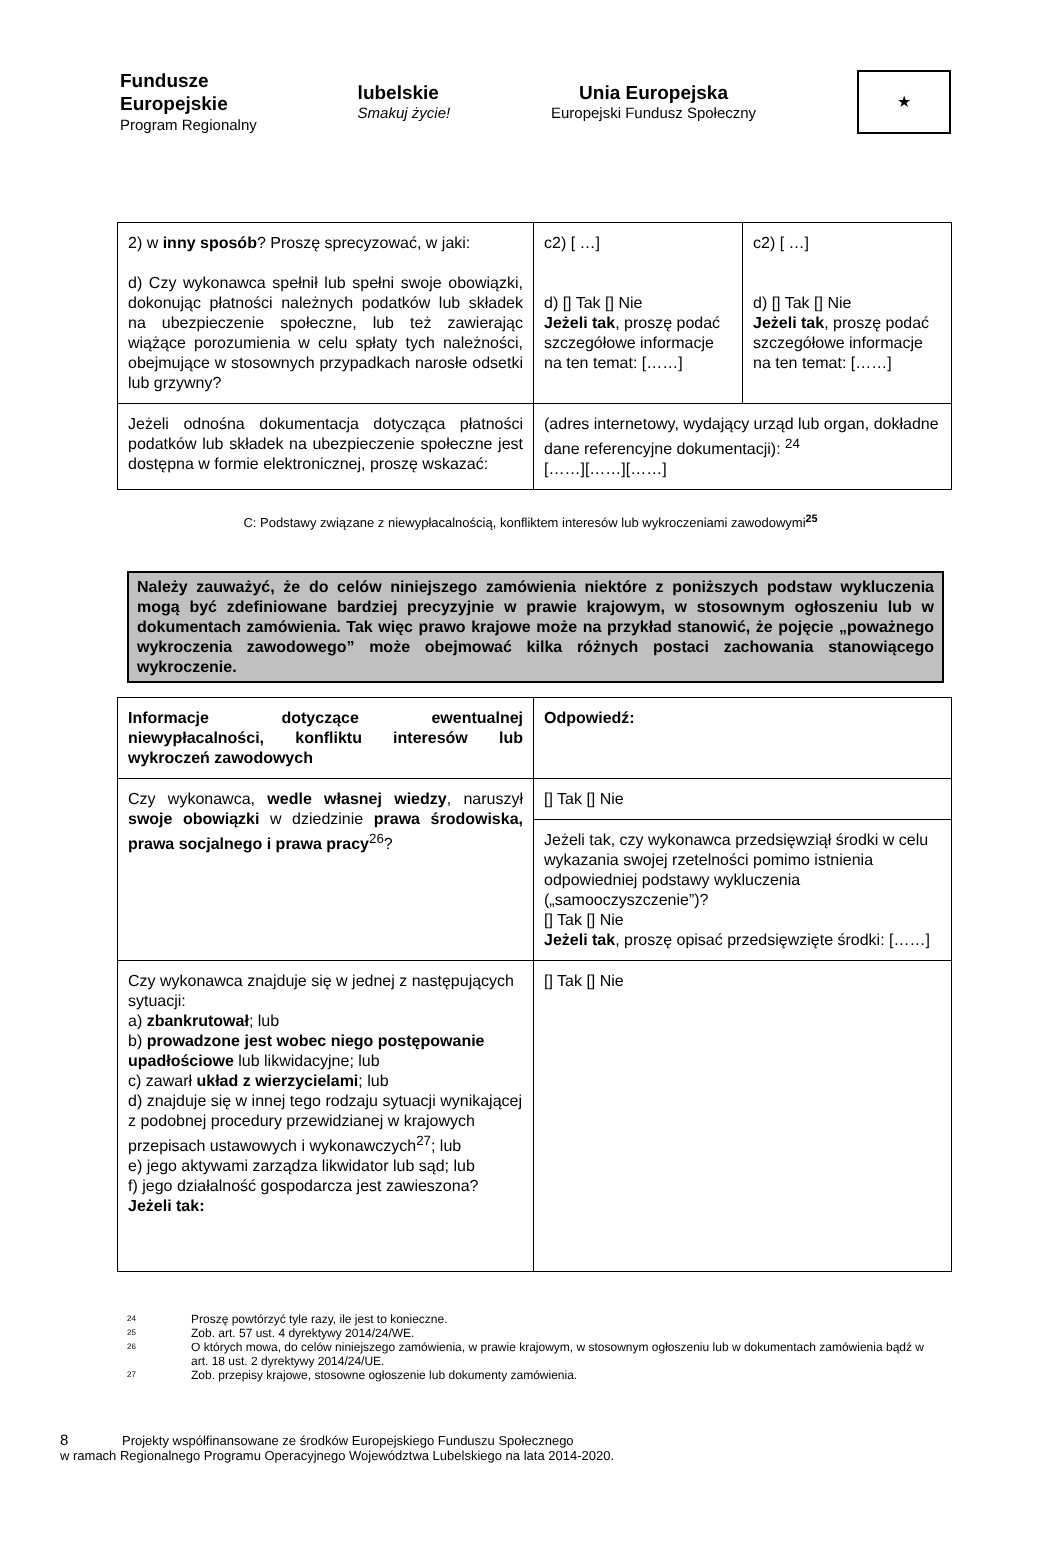Fundusze
Europejskie
Program Regionalny
lubelskie
Smakuj życie!
Unia Europejska
Europejski Fundusz Społeczny
★
| 2) w inny sposób ? Proszę sprecyzować, w jaki: d) Czy wykonawca spełnił lub spełni swoje obowiązki, dokonując płatności należnych podatków lub składek na ubezpieczenie społeczne, lub też zawierając wiążące porozumienia w celu spłaty tych należności, obejmujące w stosownych przypadkach narosłe odsetki lub grzywny? | c2) [ …] d) [] Tak [] Nie Jeżeli tak , proszę podać szczegółowe informacje na ten temat: [……] | c2) [ …] d) [] Tak [] Nie Jeżeli tak , proszę podać szczegółowe informacje na ten temat: [……] |
| Jeżeli odnośna dokumentacja dotycząca płatności podatków lub składek na ubezpieczenie społeczne jest dostępna w formie elektronicznej, proszę wskazać: | (adres internetowy, wydający urząd lub organ, dokładne dane referencyjne dokumentacji): <sup>24</sup> [……][……][……] | |
C: Podstawy związane z niewypłacalnością, konfliktem interesów lub wykroczeniami zawodowymi<sup>25</sup>
Należy zauważyć, że do celów niniejszego zamówienia niektóre z poniższych podstaw wykluczenia mogą być zdefiniowane bardziej precyzyjnie w prawie krajowym, w stosownym ogłoszeniu lub w dokumentach zamówienia. Tak więc prawo krajowe może na przykład stanowić, że pojęcie „poważnego wykroczenia zawodowego” może obejmować kilka różnych postaci zachowania stanowiącego wykroczenie.
| Informacje dotyczące ewentualnej niewypłacalności, konfliktu interesów lub wykroczeń zawodowych | Odpowiedź: |
| Czy wykonawca, wedle własnej wiedzy , naruszył swoje obowiązki w dziedzinie prawa środowiska, prawa socjalnego i prawa pracy<sup>26</sup>? | [] Tak [] Nie |
| | Jeżeli tak, czy wykonawca przedsięwziął środki w celu wykazania swojej rzetelności pomimo istnienia odpowiedniej podstawy wykluczenia („samooczyszczenie”)? [] Tak [] Nie Jeżeli tak , proszę opisać przedsięwzięte środki: [……] |
| Czy wykonawca znajduje się w jednej z następujących sytuacji: a) zbankrutował ; lub b) prowadzone jest wobec niego postępowanie upadłościowe lub likwidacyjne; lub c) zawarł układ z wierzycielami ; lub d) znajduje się w innej tego rodzaju sytuacji wynikającej z podobnej procedury przewidzianej w krajowych przepisach ustawowych i wykonawczych<sup>27</sup>; lub e) jego aktywami zarządza likwidator lub sąd; lub f) jego działalność gospodarcza jest zawieszona? Jeżeli tak: | [] Tak [] Nie |
24 Proszę powtórzyć tyle razy, ile jest to konieczne.
25 Zob. art. 57 ust. 4 dyrektywy 2014/24/WE.
26 O których mowa, do celów niniejszego zamówienia, w prawie krajowym, w stosownym ogłoszeniu lub w dokumentach zamówienia bądź w art. 18 ust. 2 dyrektywy 2014/24/UE.
27 Zob. przepisy krajowe, stosowne ogłoszenie lub dokumenty zamówienia.
8 Projekty współfinansowane ze środków Europejskiego Funduszu Społecznego
w ramach Regionalnego Programu Operacyjnego Województwa Lubelskiego na lata 2014-2020.